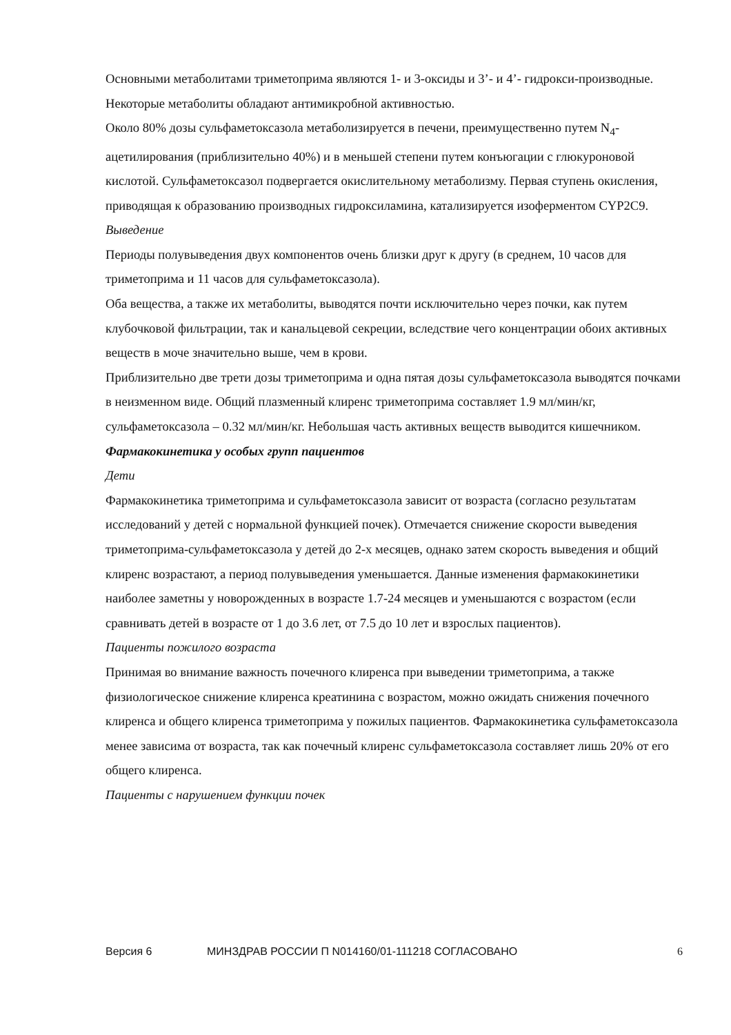Основными метаболитами триметоприма являются 1- и 3-оксиды и 3’- и 4’- гидрокси-производные. Некоторые метаболиты обладают антимикробной активностью.
Около 80% дозы сульфаметоксазола метаболизируется в печени, преимущественно путем N<sub>4</sub>-ацетилирования (приблизительно 40%) и в меньшей степени путем конъюгации с глюкуроновой кислотой. Сульфаметоксазол подвергается окислительному метаболизму. Первая ступень окисления, приводящая к образованию производных гидроксиламина, катализируется изоферментом CYP2C9.
Выведение
Периоды полувыведения двух компонентов очень близки друг к другу (в среднем, 10 часов для триметоприма и 11 часов для сульфаметоксазола).
Оба вещества, а также их метаболиты, выводятся почти исключительно через почки, как путем клубочковой фильтрации, так и канальцевой секреции, вследствие чего концентрации обоих активных веществ в моче значительно выше, чем в крови.
Приблизительно две трети дозы триметоприма и одна пятая дозы сульфаметоксазола выводятся почками в неизменном виде. Общий плазменный клиренс триметоприма составляет 1.9 мл/мин/кг, сульфаметоксазола – 0.32 мл/мин/кг. Небольшая часть активных веществ выводится кишечником.
Фармакокинетика у особых групп пациентов
Дети
Фармакокинетика триметоприма и сульфаметоксазола зависит от возраста (согласно результатам исследований у детей с нормальной функцией почек). Отмечается снижение скорости выведения триметоприма-сульфаметоксазола у детей до 2-х месяцев, однако затем скорость выведения и общий клиренс возрастают, а период полувыведения уменьшается. Данные изменения фармакокинетики наиболее заметны у новорожденных в возрасте 1.7-24 месяцев и уменьшаются с возрастом (если сравнивать детей в возрасте от 1 до 3.6 лет, от 7.5 до 10 лет и взрослых пациентов).
Пациенты пожилого возраста
Принимая во внимание важность почечного клиренса при выведении триметоприма, а также физиологическое снижение клиренса креатинина с возрастом, можно ожидать снижения почечного клиренса и общего клиренса триметоприма у пожилых пациентов. Фармакокинетика сульфаметоксазола менее зависима от возраста, так как почечный клиренс сульфаметоксазола составляет лишь 20% от его общего клиренса.
Пациенты с нарушением функции почек
Версия 6 МИНЗДРАВ РОССИИ П N014160/01-111218 СОГЛАСОВАНО 6